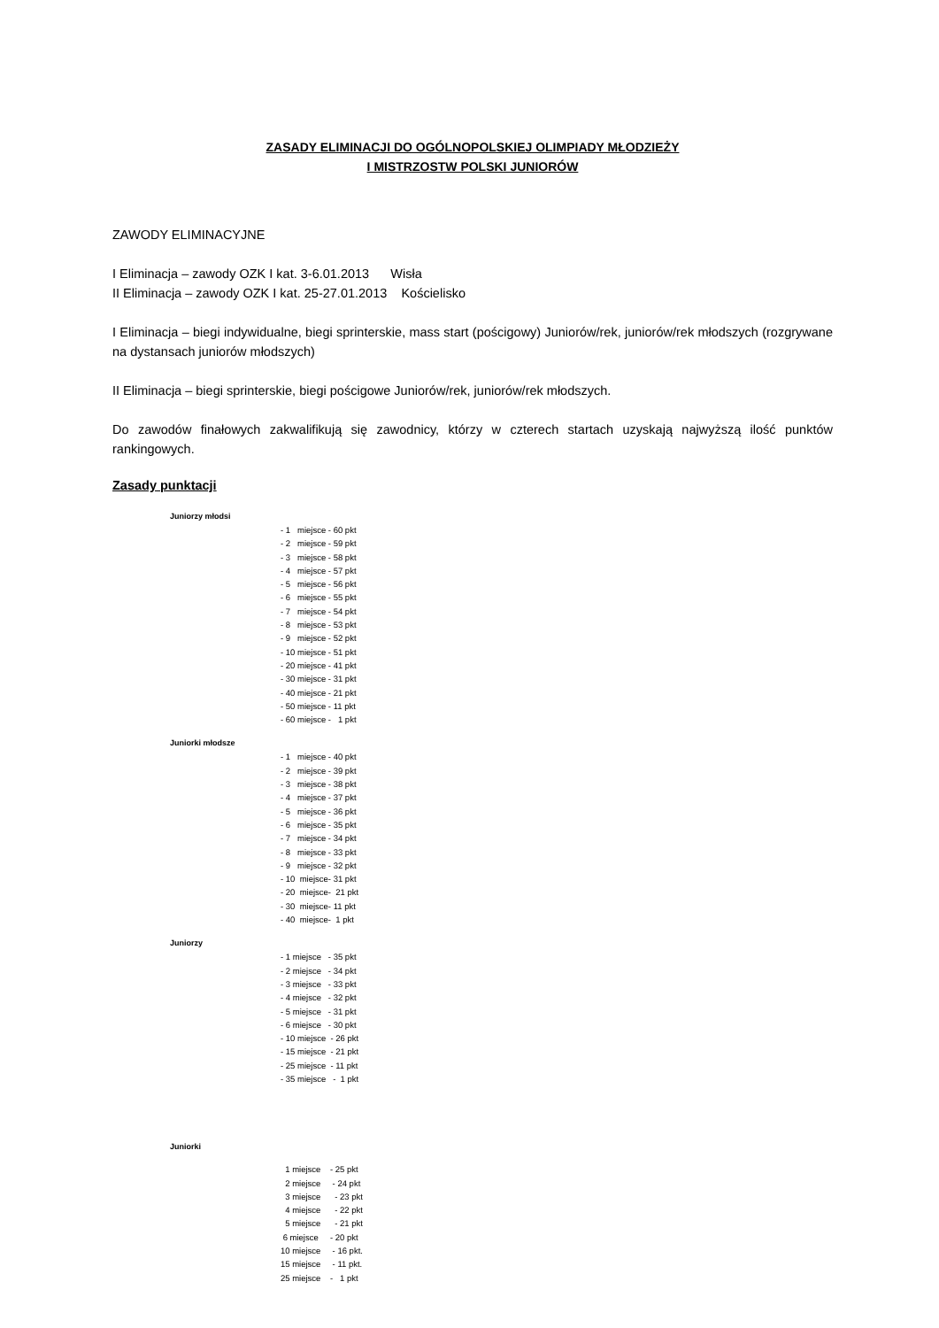ZASADY ELIMINACJI DO OGÓLNOPOLSKIEJ OLIMPIADY MŁODZIEŻY
I MISTRZOSTW POLSKI JUNIORÓW
ZAWODY ELIMINACYJNE
I Eliminacja – zawody OZK I kat. 3-6.01.2013 Wisła
II Eliminacja – zawody OZK I kat. 25-27.01.2013 Kościelisko
I Eliminacja – biegi indywidualne, biegi sprinterskie, mass start (pościgowy) Juniorów/rek, juniorów/rek młodszych (rozgrywane na dystansach juniorów młodszych)
II Eliminacja – biegi sprinterskie, biegi pościgowe Juniorów/rek, juniorów/rek młodszych.
Do zawodów finałowych zakwalifikują się zawodnicy, którzy w czterech startach uzyskają najwyższą ilość punktów rankingowych.
Zasady punktacji
Juniorzy młodsi
- 1 miejsce - 60 pkt - 2 miejsce - 59 pkt - 3 miejsce - 58 pkt - 4 miejsce - 57 pkt - 5 miejsce - 56 pkt - 6 miejsce - 55 pkt - 7 miejsce - 54 pkt - 8 miejsce - 53 pkt - 9 miejsce - 52 pkt - 10 miejsce - 51 pkt - 20 miejsce - 41 pkt - 30 miejsce - 31 pkt - 40 miejsce - 21 pkt - 50 miejsce - 11 pkt - 60 miejsce - 1 pkt
Juniorki młodsze
- 1 miejsce - 40 pkt - 2 miejsce - 39 pkt - 3 miejsce - 38 pkt - 4 miejsce - 37 pkt - 5 miejsce - 36 pkt - 6 miejsce - 35 pkt - 7 miejsce - 34 pkt - 8 miejsce - 33 pkt - 9 miejsce - 32 pkt - 10 miejsce- 31 pkt - 20 miejsce- 21 pkt - 30 miejsce- 11 pkt - 40 miejsce- 1 pkt
Juniorzy
- 1 miejsce - 35 pkt - 2 miejsce - 34 pkt - 3 miejsce - 33 pkt - 4 miejsce - 32 pkt - 5 miejsce - 31 pkt - 6 miejsce - 30 pkt - 10 miejsce - 26 pkt - 15 miejsce - 21 pkt - 25 miejsce - 11 pkt - 35 miejsce - 1 pkt
Juniorki
1 miejsce - 25 pkt 2 miejsce - 24 pkt 3 miejsce - 23 pkt 4 miejsce - 22 pkt 5 miejsce - 21 pkt 6 miejsce - 20 pkt 10 miejsce - 16 pkt. 15 miejsce - 11 pkt. 25 miejsce - 1 pkt